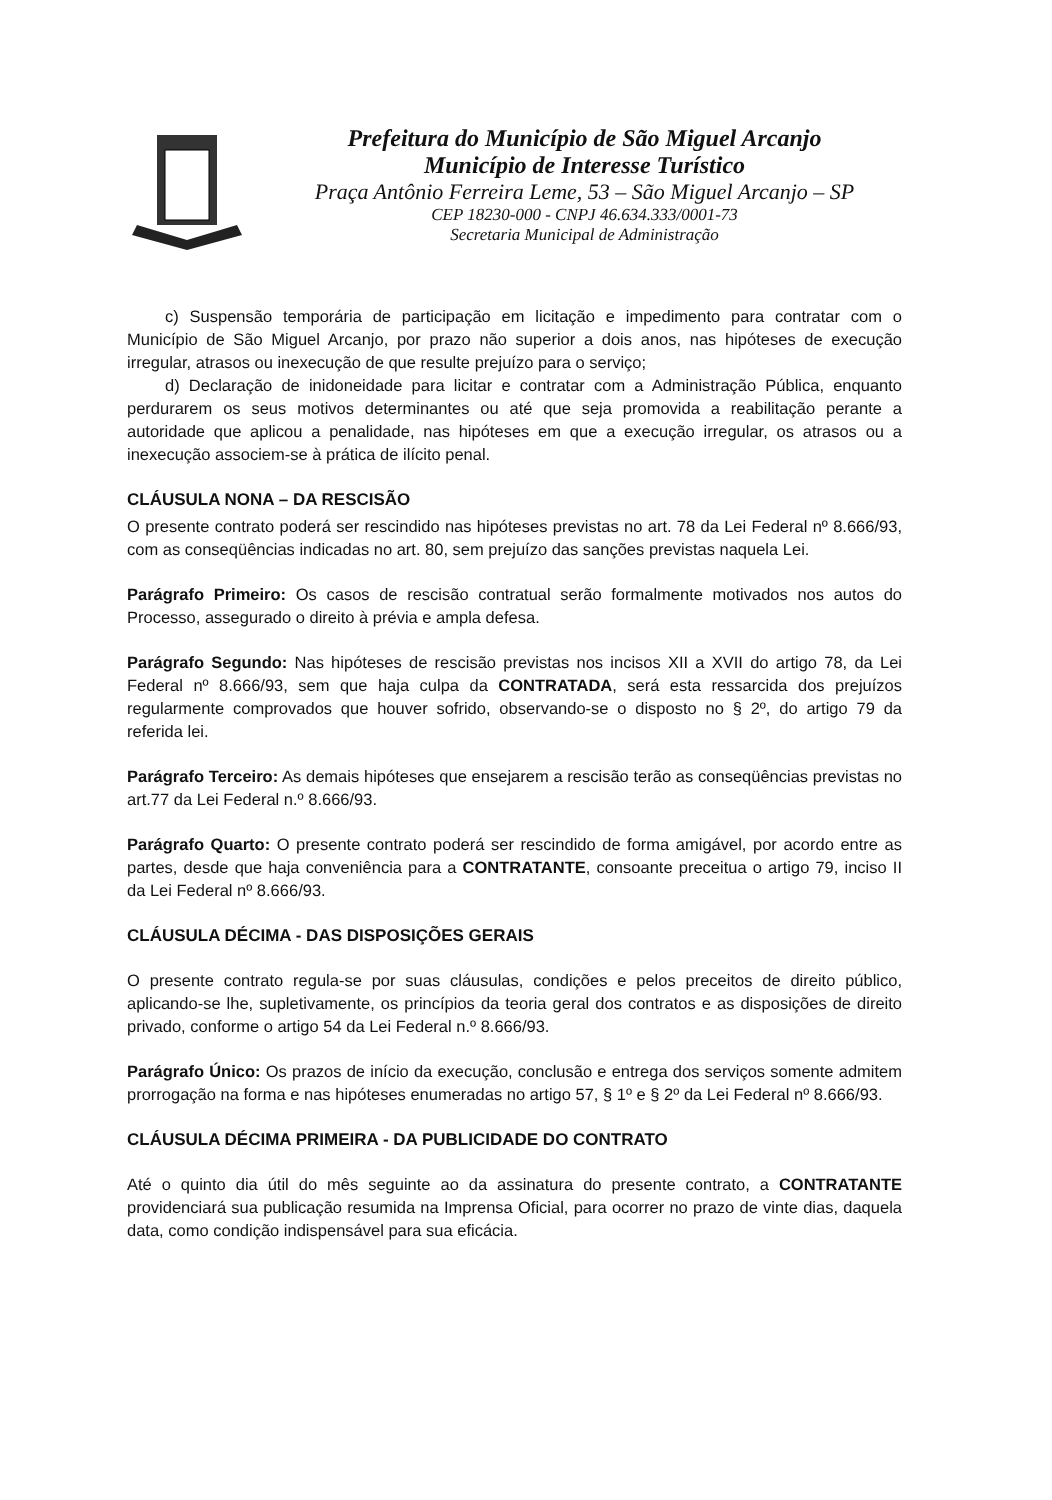Prefeitura do Município de São Miguel Arcanjo
Município de Interesse Turístico
Praça Antônio Ferreira Leme, 53 – São Miguel Arcanjo – SP
CEP 18230-000 - CNPJ 46.634.333/0001-73
Secretaria Municipal de Administração
c) Suspensão temporária de participação em licitação e impedimento para contratar com o Município de São Miguel Arcanjo, por prazo não superior a dois anos, nas hipóteses de execução irregular, atrasos ou inexecução de que resulte prejuízo para o serviço;
d) Declaração de inidoneidade para licitar e contratar com a Administração Pública, enquanto perdurarem os seus motivos determinantes ou até que seja promovida a reabilitação perante a autoridade que aplicou a penalidade, nas hipóteses em que a execução irregular, os atrasos ou a inexecução associem-se à prática de ilícito penal.
CLÁUSULA NONA – DA RESCISÃO
O presente contrato poderá ser rescindido nas hipóteses previstas no art. 78 da Lei Federal nº 8.666/93, com as conseqüências indicadas no art. 80, sem prejuízo das sanções previstas naquela Lei.
Parágrafo Primeiro: Os casos de rescisão contratual serão formalmente motivados nos autos do Processo, assegurado o direito à prévia e ampla defesa.
Parágrafo Segundo: Nas hipóteses de rescisão previstas nos incisos XII a XVII do artigo 78, da Lei Federal nº 8.666/93, sem que haja culpa da CONTRATADA, será esta ressarcida dos prejuízos regularmente comprovados que houver sofrido, observando-se o disposto no § 2º, do artigo 79 da referida lei.
Parágrafo Terceiro: As demais hipóteses que ensejarem a rescisão terão as conseqüências previstas no art.77 da Lei Federal n.º 8.666/93.
Parágrafo Quarto: O presente contrato poderá ser rescindido de forma amigável, por acordo entre as partes, desde que haja conveniência para a CONTRATANTE, consoante preceitua o artigo 79, inciso II da Lei Federal nº 8.666/93.
CLÁUSULA DÉCIMA - DAS DISPOSIÇÕES GERAIS
O presente contrato regula-se por suas cláusulas, condições e pelos preceitos de direito público, aplicando-se lhe, supletivamente, os princípios da teoria geral dos contratos e as disposições de direito privado, conforme o artigo 54 da Lei Federal n.º 8.666/93.
Parágrafo Único: Os prazos de início da execução, conclusão e entrega dos serviços somente admitem prorrogação na forma e nas hipóteses enumeradas no artigo 57, § 1º e § 2º da Lei Federal nº 8.666/93.
CLÁUSULA DÉCIMA PRIMEIRA - DA PUBLICIDADE DO CONTRATO
Até o quinto dia útil do mês seguinte ao da assinatura do presente contrato, a CONTRATANTE providenciará sua publicação resumida na Imprensa Oficial, para ocorrer no prazo de vinte dias, daquela data, como condição indispensável para sua eficácia.